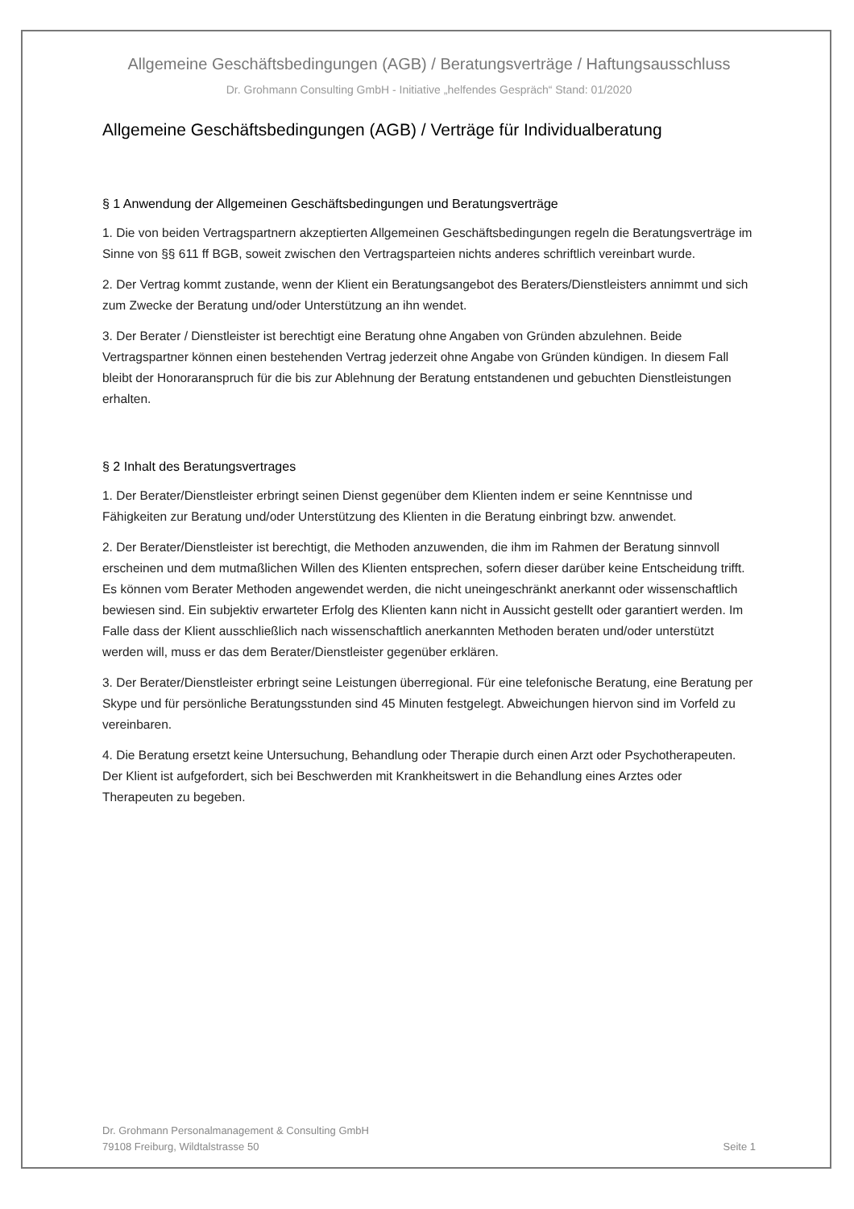Allgemeine Geschäftsbedingungen (AGB) / Beratungsverträge / Haftungsausschluss
Dr. Grohmann Consulting GmbH - Initiative „helfendes Gespräch“ Stand: 01/2020
Allgemeine Geschäftsbedingungen (AGB) / Verträge für Individualberatung
§ 1 Anwendung der Allgemeinen Geschäftsbedingungen und Beratungsverträge
1. Die von beiden Vertragspartnern akzeptierten Allgemeinen Geschäftsbedingungen regeln die Beratungsverträge im Sinne von §§ 611 ff BGB, soweit zwischen den Vertragsparteien nichts anderes schriftlich vereinbart wurde.
2. Der Vertrag kommt zustande, wenn der Klient ein Beratungsangebot des Beraters/Dienstleisters annimmt und sich zum Zwecke der Beratung und/oder Unterstützung an ihn wendet.
3. Der Berater / Dienstleister ist berechtigt eine Beratung ohne Angaben von Gründen abzulehnen. Beide Vertragspartner können einen bestehenden Vertrag jederzeit ohne Angabe von Gründen kündigen. In diesem Fall bleibt der Honoraranspruch für die bis zur Ablehnung der Beratung entstandenen und gebuchten Dienstleistungen erhalten.
§ 2 Inhalt des Beratungsvertrages
1. Der Berater/Dienstleister erbringt seinen Dienst gegenüber dem Klienten indem er seine Kenntnisse und Fähigkeiten zur Beratung und/oder Unterstützung des Klienten in die Beratung einbringt bzw. anwendet.
2. Der Berater/Dienstleister ist berechtigt, die Methoden anzuwenden, die ihm im Rahmen der Beratung sinnvoll erscheinen und dem mutmaßlichen Willen des Klienten entsprechen, sofern dieser darüber keine Entscheidung trifft. Es können vom Berater Methoden angewendet werden, die nicht uneingeschränkt anerkannt oder wissenschaftlich bewiesen sind. Ein subjektiv erwarteter Erfolg des Klienten kann nicht in Aussicht gestellt oder garantiert werden. Im Falle dass der Klient ausschließlich nach wissenschaftlich anerkannten Methoden beraten und/oder unterstützt werden will, muss er das dem Berater/Dienstleister gegenüber erklären.
3. Der Berater/Dienstleister erbringt seine Leistungen überregional. Für eine telefonische Beratung, eine Beratung per Skype und für persönliche Beratungsstunden sind 45 Minuten festgelegt. Abweichungen hiervon sind im Vorfeld zu vereinbaren.
4. Die Beratung ersetzt keine Untersuchung, Behandlung oder Therapie durch einen Arzt oder Psychotherapeuten. Der Klient ist aufgefordert, sich bei Beschwerden mit Krankheitswert in die Behandlung eines Arztes oder Therapeuten zu begeben.
Dr. Grohmann Personalmanagement & Consulting GmbH
79108 Freiburg, Wildtalstrasse 50
Seite 1